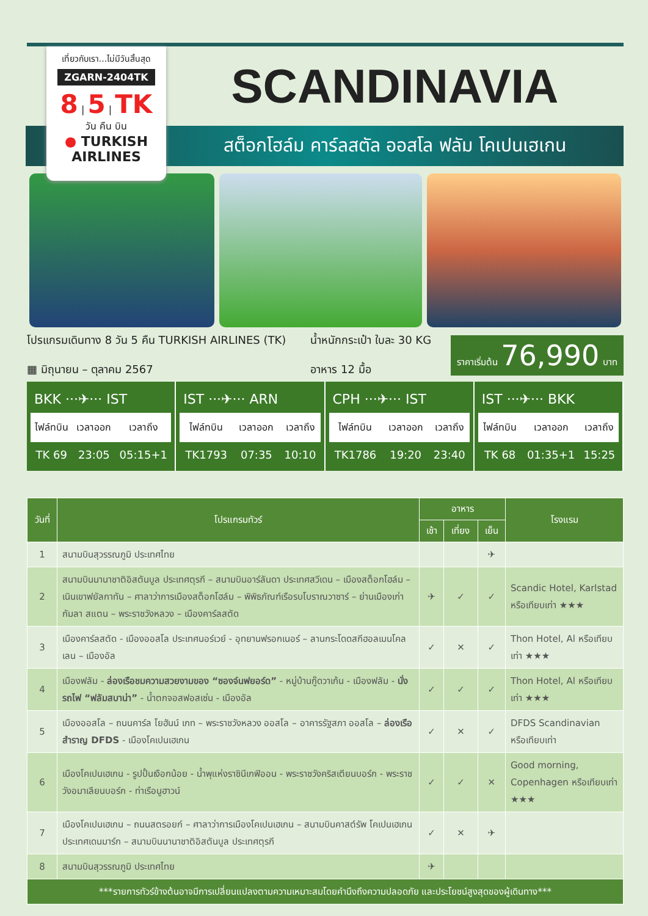เที่ยวกับเรา...ไม่มีวันสิ้นสุด
ZGARN-2404TK
8 | 5 | TK
วัน คืน บิน
● TURKISH AIRLINES
SCANDINAVIA
สต็อกโฮล์ม คาร์ลสตัล ออสโล ฟลัม โคเปนเฮเกน
โปรแกรมเดินทาง 8 วัน 5 คืน TURKISH AIRLINES (TK)
▦ มิถุนายน – ตุลาคม 2567
น้ำหนักกระเป๋า ใบละ 30 KG
อาหาร 12 มื้อ
ราคาเริ่มต้น 76,990 บาท
BKK ···✈··· IST
| ไฟล์ทบิน | เวลาออก | เวลาถึง |
| --- | --- | --- |
| TK 69 | 23:05 | 05:15+1 |
IST ···✈··· ARN
| ไฟล์ทบิน | เวลาออก | เวลาถึง |
| --- | --- | --- |
| TK1793 | 07:35 | 10:10 |
CPH ···✈··· IST
| ไฟล์ทบิน | เวลาออก | เวลาถึง |
| --- | --- | --- |
| TK1786 | 19:20 | 23:40 |
IST ···✈··· BKK
| ไฟล์ทบิน | เวลาออก | เวลาถึง |
| --- | --- | --- |
| TK 68 | 01:35+1 | 15:25 |
| วันที่ | โปรแกรมทัวร์ | อาหาร | | | โรงแรม |
| --- | --- | --- | --- | --- | --- |
| | | เช้า | เที่ยง | เย็น | |
| 1 | สนามบินสุวรรณภูมิ ประเทศไทย | | | ✈ | |
| 2 | สนามบินนานาชาติอิสตันบูล ประเทศตุรกี – สนามบินอาร์ลันดา ประเทศสวีเดน – เมืองสต็อกโฮล์ม – เนินเขาฟยัลกาทัน – ศาลาว่าการเมืองสต็อกโฮล์ม – พิพิธภัณฑ์เรือรบโบราณวาซาร์ – ย่านเมืองเก่ากัมลา สแตน – พระราชวังหลวง – เมืองคาร์ลสตัด | ✈ | ✓ | ✓ | Scandic Hotel, Karlstad หรือเทียบเท่า ★★★ |
| 3 | เมืองคาร์ลสตัด - เมืองออสโล ประเทศนอร์เวย์ - อุทยานฟรอกเนอร์ – ลานกระโดดสกีฮอลเมนโคลเลน – เมืองอัล | ✓ | ✕ | ✓ | Thon Hotel, Al หรือเทียบเท่า ★★★ |
| 4 | เมืองฟลัม - ล่องเรือชมความสวยงามของ “ซองจ์นฟยอร์ด” - หมู่บ้านกู๊ดวาเก้น - เมืองฟลัม - นั่งรถไฟ “ฟลัมสบาน่า” - น้ำตกจอสฟอสเซ่น - เมืองอัล | ✓ | ✓ | ✓ | Thon Hotel, Al หรือเทียบเท่า ★★★ |
| 5 | เมืองออสโล – ถนนคาร์ล โยฮันน์ เกท – พระราชวังหลวง ออสโล – อาคารรัฐสภา ออสโล – ล่องเรือสำราญ DFDS - เมืองโคเปนเฮเกน | ✓ | ✕ | ✓ | DFDS Scandinavian หรือเทียบเท่า |
| 6 | เมืองโคเปนเฮเกน - รูปปั้นเงือกน้อย - น้ำพุแห่งราชินีเกฟิออน - พระราชวังคริสเตียนบอร์ก - พระราชวังอมาเลียนบอร์ก - ท่าเรือนูฮาวน์ | ✓ | ✓ | ✕ | Good morning, Copenhagen หรือเทียบเท่า ★★★ |
| 7 | เมืองโคเปนเฮเกน – ถนนสตรอยก์ – ศาลาว่าการเมืองโคเปนเฮเกน – สนามบินคาสต์รัพ โคเปนเฮเกน ประเทศเดนมาร์ก – สนามบินนานาชาติอิสตันบูล ประเทศตุรกี | ✓ | ✕ | ✈ | |
| 8 | สนามบินสุวรรณภูมิ ประเทศไทย | ✈ | | | |
| ***รายการทัวร์ข้างต้นอาจมีการเปลี่ยนแปลงตามความเหมาะสมโดยคำนึงถึงความปลอดภัย และประโยชน์สูงสุดของผู้เดินทาง*** | | | | | |